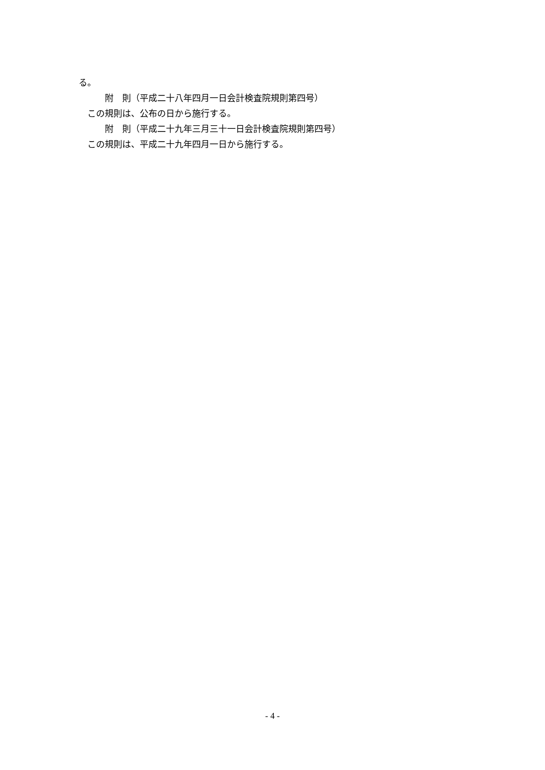る。
　　　附　則（平成二十八年四月一日会計検査院規則第四号）
　この規則は、公布の日から施行する。
　　　附　則（平成二十九年三月三十一日会計検査院規則第四号）
　この規則は、平成二十九年四月一日から施行する。
- 4 -